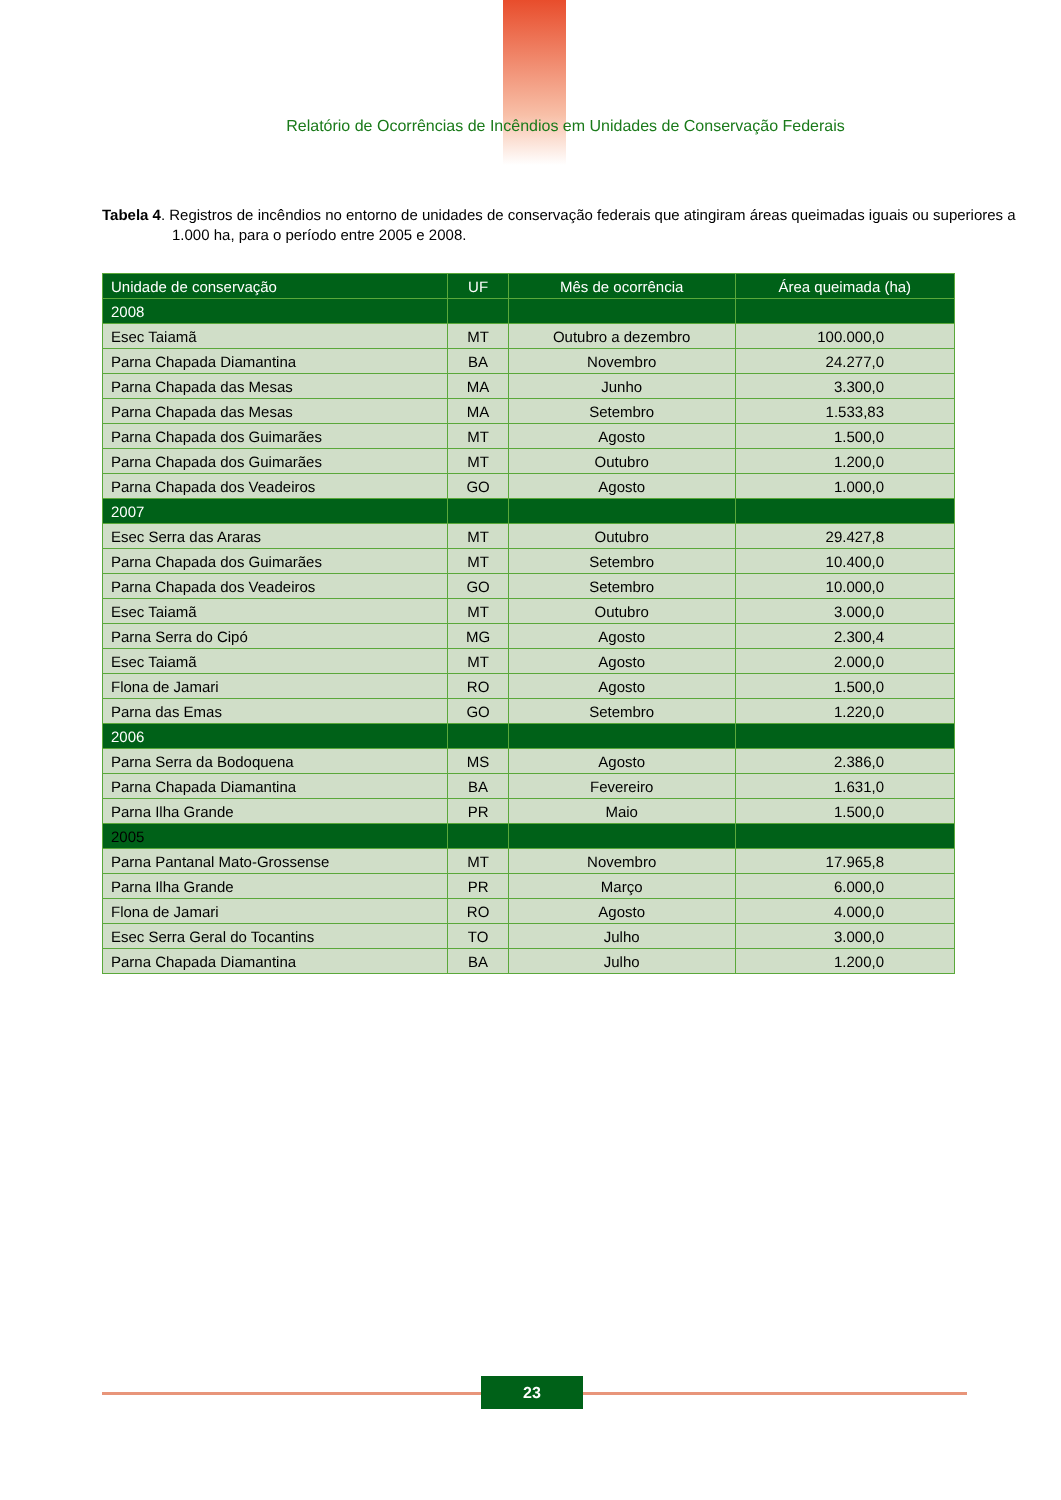Relatório de Ocorrências de Incêndios em Unidades de Conservação Federais
Tabela 4. Registros de incêndios no entorno de unidades de conservação federais que atingiram áreas queimadas iguais ou superiores a 1.000 ha, para o período entre 2005 e 2008.
| Unidade de conservação | UF | Mês de ocorrência | Área queimada (ha) |
| --- | --- | --- | --- |
| 2008 | | | |
| Esec Taiamã | MT | Outubro a dezembro | 100.000,0 |
| Parna Chapada Diamantina | BA | Novembro | 24.277,0 |
| Parna Chapada das Mesas | MA | Junho | 3.300,0 |
| Parna Chapada das Mesas | MA | Setembro | 1.533,83 |
| Parna Chapada dos Guimarães | MT | Agosto | 1.500,0 |
| Parna Chapada dos Guimarães | MT | Outubro | 1.200,0 |
| Parna Chapada dos Veadeiros | GO | Agosto | 1.000,0 |
| 2007 | | | |
| Esec Serra das Araras | MT | Outubro | 29.427,8 |
| Parna Chapada dos Guimarães | MT | Setembro | 10.400,0 |
| Parna Chapada dos Veadeiros | GO | Setembro | 10.000,0 |
| Esec Taiamã | MT | Outubro | 3.000,0 |
| Parna Serra do Cipó | MG | Agosto | 2.300,4 |
| Esec Taiamã | MT | Agosto | 2.000,0 |
| Flona de Jamari | RO | Agosto | 1.500,0 |
| Parna das Emas | GO | Setembro | 1.220,0 |
| 2006 | | | |
| Parna Serra da Bodoquena | MS | Agosto | 2.386,0 |
| Parna Chapada Diamantina | BA | Fevereiro | 1.631,0 |
| Parna Ilha Grande | PR | Maio | 1.500,0 |
| 2005 | | | |
| Parna Pantanal Mato-Grossense | MT | Novembro | 17.965,8 |
| Parna Ilha Grande | PR | Março | 6.000,0 |
| Flona de Jamari | RO | Agosto | 4.000,0 |
| Esec Serra Geral do Tocantins | TO | Julho | 3.000,0 |
| Parna Chapada Diamantina | BA | Julho | 1.200,0 |
23